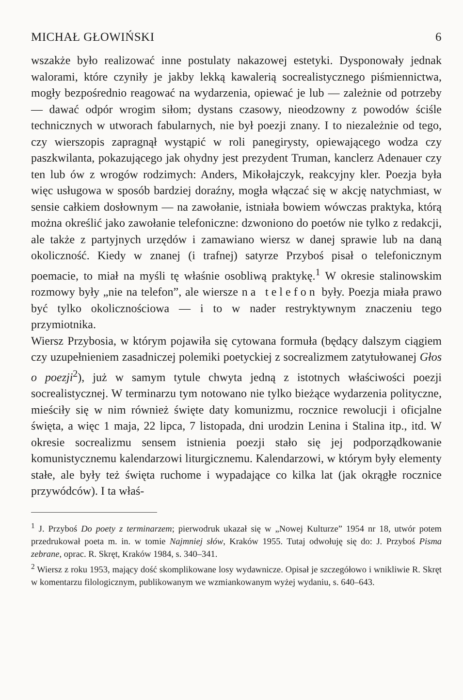MICHAŁ GŁOWIŃSKI 6
wszakże było realizować inne postulaty nakazowej estetyki. Dysponowały jednak walorami, które czyniły je jakby lekką kawalerią socrealistycznego piśmiennictwa, mogły bezpośrednio reagować na wydarzenia, opiewać je lub — zależnie od potrzeby — dawać odpór wrogim siłom; dystans czasowy, nieodzowny z powodów ściśle technicznych w utworach fabularnych, nie był poezji znany. I to niezależnie od tego, czy wierszopis zapragnął wystąpić w roli panegirysty, opiewającego wodza czy paszkwilanta, pokazującego jak ohydny jest prezydent Truman, kanclerz Adenauer czy ten lub ów z wrogów rodzimych: Anders, Mikołajczyk, reakcyjny kler. Poezja była więc usługowa w sposób bardziej doraźny, mogła włączać się w akcję natychmiast, w sensie całkiem dosłownym — na zawołanie, istniała bowiem wówczas praktyka, którą można określić jako zawołanie telefoniczne: dzwoniono do poetów nie tylko z redakcji, ale także z partyjnych urzędów i zamawiano wiersz w danej sprawie lub na daną okoliczność. Kiedy w znanej (i trafnej) satyrze Przyboś pisał o telefonicznym poemacie, to miał na myśli tę właśnie osobliwą praktykę.<sup>1</sup> W okresie stalinowskim rozmowy były „nie na telefon”, ale wiersze na telefon były. Poezja miała prawo być tylko okolicznościowa — i to w nader restryktywnym znaczeniu tego przymiotnika.
Wiersz Przybosia, w którym pojawiła się cytowana formuła (będący dalszym ciągiem czy uzupełnieniem zasadniczej polemiki poetyckiej z socrealizmem zatytułowanej Głos o poezji<sup>2</sup>), już w samym tytule chwyta jedną z istotnych właściwości poezji socrealistycznej. W terminarzu tym notowano nie tylko bieżące wydarzenia polityczne, mieściły się w nim również święte daty komunizmu, rocznice rewolucji i oficjalne święta, a więc 1 maja, 22 lipca, 7 listopada, dni urodzin Lenina i Stalina itp., itd. W okresie socrealizmu sensem istnienia poezji stało się jej podporządkowanie komunistycznemu kalendarzowi liturgicznemu. Kalendarzowi, w którym były elementy stałe, ale były też święta ruchome i wypadające co kilka lat (jak okrągłe rocznice przywódców). I ta właś-
<sup>1</sup> J. Przyboś Do poety z terminarzem; pierwodruk ukazał się w „Nowej Kulturze” 1954 nr 18, utwór potem przedrukował poeta m. in. w tomie Najmniej słów, Kraków 1955. Tutaj odwołuję się do: J. Przyboś Pisma zebrane, oprac. R. Skręt, Kraków 1984, s. 340–341.
<sup>2</sup> Wiersz z roku 1953, mający dość skomplikowane losy wydawnicze. Opisał je szczegółowo i wnikliwie R. Skręt w komentarzu filologicznym, publikowanym we wzmiankowanym wyżej wydaniu, s. 640–643.